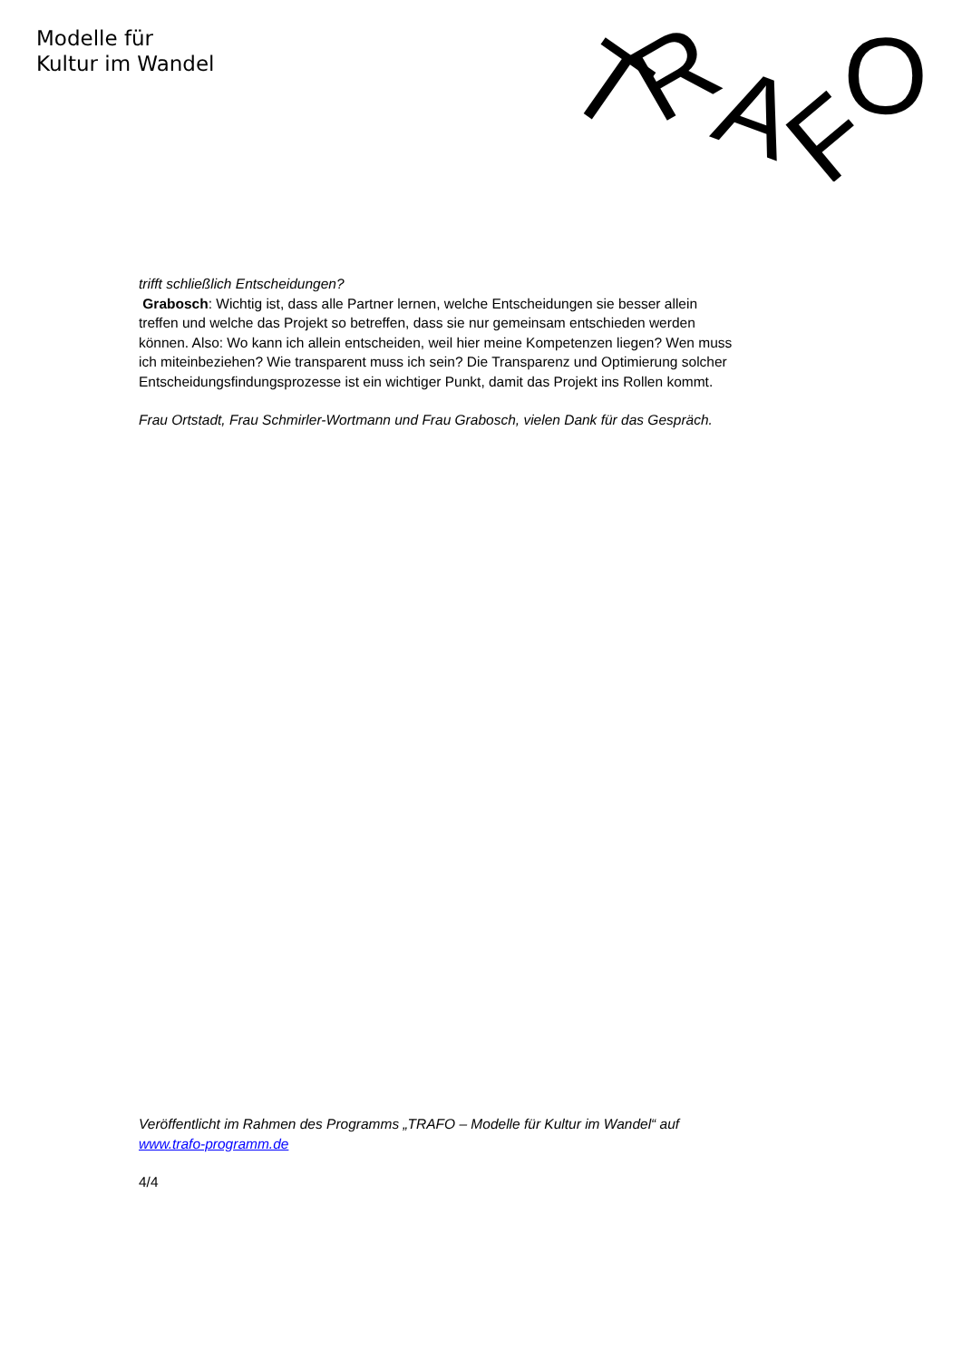Modelle für
Kultur im Wandel
T
R
A
F
O
trifft schließlich Entscheidungen?
Grabosch: Wichtig ist, dass alle Partner lernen, welche Entscheidungen sie besser allein treffen und welche das Projekt so betreffen, dass sie nur gemeinsam entschieden werden können. Also: Wo kann ich allein entscheiden, weil hier meine Kompetenzen liegen? Wen muss ich miteinbeziehen? Wie transparent muss ich sein? Die Transparenz und Optimierung solcher Entscheidungsfindungsprozesse ist ein wichtiger Punkt, damit das Projekt ins Rollen kommt.
Frau Ortstadt, Frau Schmirler-Wortmann und Frau Grabosch, vielen Dank für das Gespräch.
Veröffentlicht im Rahmen des Programms „TRAFO – Modelle für Kultur im Wandel“ auf www.trafo-programm.de
4/4